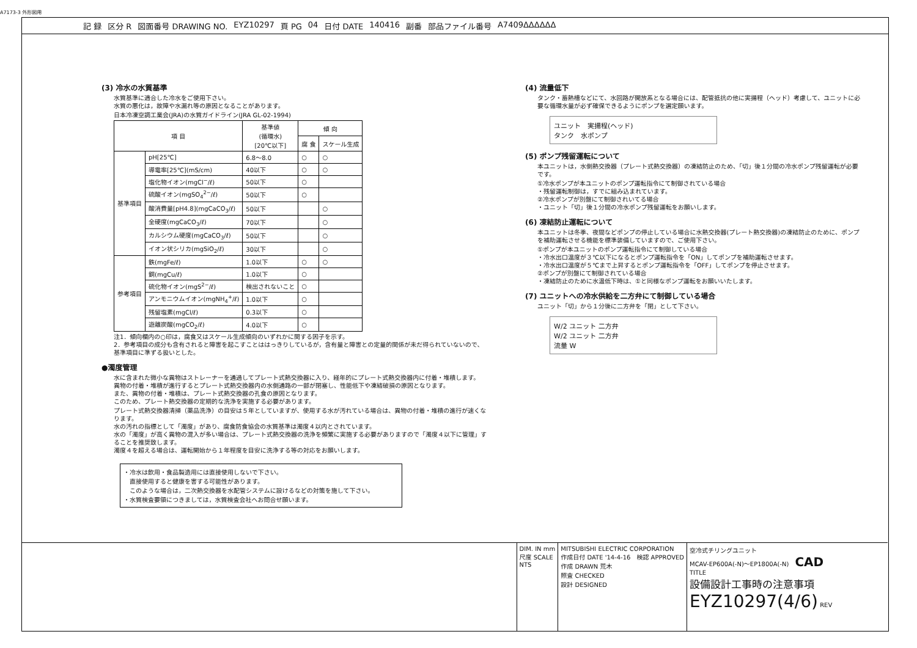A7173-3 外形図用
記 録 区分 R 図面番号 DRAWING NO. EYZ10297 頁 PG 04 日付 DATE 140416 副番 部品ファイル番号 A7409ΔΔΔΔΔΔ
(3) 冷水の水質基準
水質基準に適合した冷水をご使用下さい。
水質の悪化は，故障や水漏れ等の原因となることがあります。
日本冷凍空調工業会(JRA)の水質ガイドライン(JRA GL-02-1994)
| 項 目 | | 基準値 (循環水) [20℃以下] | 傾 向 | |
| --- | --- | --- | --- | --- |
| | | | 腐 食 | スケール生成 |
| 基準項目 | pH[25℃] | 6.8～8.0 | ○ | ○ |
| | 導電率[25℃](mS/cm) | 40以下 | ○ | ○ |
| | 塩化物イオン(mgCl<sup>−</sup>/ℓ) | 50以下 | ○ | |
| | 硫酸イオン(mgSO<sub>4</sub><sup>2−</sup>/ℓ) | 50以下 | ○ | |
| | 酸消費量[pH4.8](mgCaCO<sub>3</sub>/ℓ) | 50以下 | | ○ |
| | 全硬度(mgCaCO<sub>3</sub>/ℓ) | 70以下 | | ○ |
| | カルシウム硬度(mgCaCO<sub>3</sub>/ℓ) | 50以下 | | ○ |
| | イオン状シリカ(mgSiO<sub>2</sub>/ℓ) | 30以下 | | ○ |
| 参考項目 | 鉄(mgFe/ℓ) | 1.0以下 | ○ | ○ |
| | 銅(mgCu/ℓ) | 1.0以下 | ○ | |
| | 硫化物イオン(mgS<sup>2−</sup>/ℓ) | 検出されないこと | ○ | |
| | アンモニウムイオン(mgNH<sub>4</sub><sup>+</sup>/ℓ) | 1.0以下 | ○ | |
| | 残留塩素(mgCl/ℓ) | 0.3以下 | ○ | |
| | 遊離炭酸(mgCO<sub>2</sub>/ℓ) | 4.0以下 | ○ | |
注1．傾向欄内の○印は，腐食又はスケール生成傾向のいずれかに関する因子を示す。
2．参考項目の成分も含有されると障害を起こすことははっきりしているが，含有量と障害との定量的関係が未だ得られていないので、基準項目に準ずる扱いとした。
●濁度管理
水に含まれた微小な異物はストレーナーを通過してプレート式熱交換器に入り、経年的にプレート式熱交換器内に付着・堆積します。
異物の付着・堆積が進行するとプレート式熱交換器内の水側通路の一部が閉塞し、性能低下や凍結破損の原因となります。
また、異物の付着・堆積は、プレート式熱交換器の孔食の原因となります。
このため、プレート熱交換器の定期的な洗浄を実施する必要があります。
プレート式熱交換器清掃（薬品洗浄）の目安は５年としていますが、使用する水が汚れている場合は、異物の付着・堆積の進行が速くなります。
水の汚れの指標として「濁度」があり、腐食防食協会の水質基準は濁度４以内とされています。
水の「濁度」が高く異物の混入が多い場合は、プレート式熱交換器の洗浄を頻繁に実施する必要がありますので「濁度４以下に管理」することを推奨致します。
濁度４を超える場合は、運転開始から１年程度を目安に洗浄する等の対応をお願いします。
・冷水は飲用・食品製造用には直接使用しないで下さい。
　直接使用すると健康を害する可能性があります。
　このような場合は，二次熱交換器を水配管システムに設けるなどの対策を施して下さい。
・水質検査要領につきましては，水質検査会社へお問合せ願います。
(4) 流量低下
タンク・蓄熱槽などにて、水回路が開放系となる場合には、配管抵抗の他に実揚程（ヘッド）考慮して、ユニットに必要な循環水量が必ず確保できるようにポンプを選定願います。
ユニット　実揚程(ヘッド)
タンク　水ポンプ
(5) ポンプ残留運転について
本ユニットは，水側熱交換器（プレート式熱交換器）の凍結防止のため、「切」後１分間の冷水ポンプ残留運転が必要です。
①冷水ポンプが本ユニットのポンプ運転指令にて制御されている場合
・残留運転制御は，すでに組み込まれています。
②冷水ポンプが別盤にて制御されいてる場合
・ユニット「切」後１分間の冷水ポンプ残留運転をお願いします。
(6) 凍結防止運転について
本ユニットは冬季、夜間などポンプの停止している場合に水熱交換器(プレート熱交換器)の凍結防止のために、ポンプを補助運転させる機能を標準装備していますので、ご使用下さい。
①ポンプが本ユニットのポンプ運転指令にて制御している場合
・冷水出口温度が３℃以下になるとポンプ運転指令を「ON」してポンプを補助運転させます。
・冷水出口温度が５℃まで上昇するとポンプ運転指令を「OFF」してポンプを停止させます。
②ポンプが別盤にて制御されている場合
・凍結防止のために水温低下時は、①と同様なポンプ運転をお願いいたします。
(7) ユニットへの冷水供給を二方弁にて制御している場合
ユニット「切」から１分後に二方弁を「閉」として下さい。
W/2 ユニット 二方弁
W/2 ユニット 二方弁
流量 W
DIM. IN mm
尺度 SCALE
NTS
MITSUBISHI ELECTRIC CORPORATION
作成日付 DATE '14-4-16　検認 APPROVED
作成 DRAWN 荒木
照査 CHECKED
設計 DESIGNED
空冷式チリングユニット
MCAV-EP600A(-N)～EP1800A(-N)　CAD
TITLE
設備設計工事時の注意事項
EYZ10297(4/6) REV